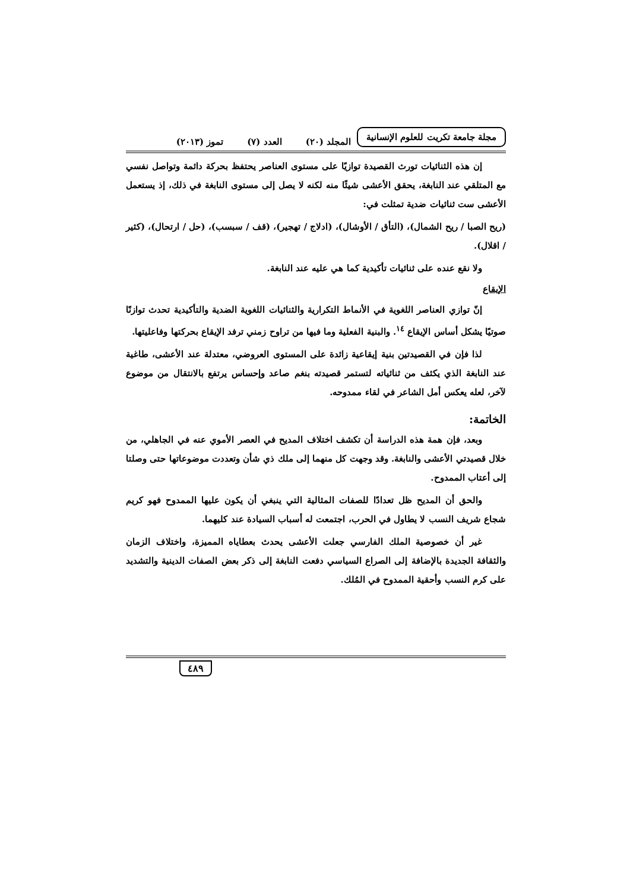مجلة جامعة تكريت للعلوم الإنسانية
المجلد (٢٠) العدد (٧) تموز (٢٠١٣)
إن هذه الثنائيات تورث القصيدة توازيًا على مستوى العناصر يحتفظ بحركة دائمة وتواصل نفسي مع المتلقي عند النابغة، يحقق الأعشى شيئًا منه لكنه لا يصل إلى مستوى النابغة في ذلك، إذ يستعمل الأعشى ست ثنائيات ضدية تمثلت في:
(ريح الصبا / ريح الشمال)، (التأق / الأوشال)، (ادلاج / تهجير)، (قف / سبسب)، (حل / ارتحال)، (كثير / اقلال).
ولا نقع عنده على ثنائيات تأكيدية كما هي عليه عند النابغة.
الإيقاع
إنّ توازي العناصر اللغوية في الأنماط التكرارية والثنائيات اللغوية الضدية والتأكيدية تحدث توازنًا صوتيًا يشكل أساس الإيقاع <sup>١٤</sup>. والبنية الفعلية وما فيها من تراوح زمني ترفد الإيقاع بحركتها وفاعليتها.
لذا فإن في القصيدتين بنية إيقاعية زائدة على المستوى العروضي، معتدلة عند الأعشى، طاغية عند النابغة الذي يكثف من ثنائياته لتستمر قصيدته بنغم صاعد وإحساس يرتفع بالانتقال من موضوع لآخر، لعله يعكس أمل الشاعر في لقاء ممدوحه.
الخاتمة:
وبعد، فإن همة هذه الدراسة أن تكشف اختلاف المديح في العصر الأموي عنه في الجاهلي، من خلال قصيدتي الأعشى والنابغة. وقد وجهت كل منهما إلى ملك ذي شأن وتعددت موضوعاتها حتى وصلتا إلى أعتاب الممدوح.
والحق أن المديح ظل تعدادًا للصفات المثالية التي ينبغي أن يكون عليها الممدوح فهو كريم شجاع شريف النسب لا يطاول في الحرب، اجتمعت له أسباب السيادة عند كليهما.
غير أن خصوصية الملك الفارسي جعلت الأعشى يحدث بعطاياه المميزة، واختلاف الزمان والثقافة الجديدة بالإضافة إلى الصراع السياسي دفعت النابغة إلى ذكر بعض الصفات الدينية والتشديد على كرم النسب وأحقية الممدوح في المُلك.
٤٨٩